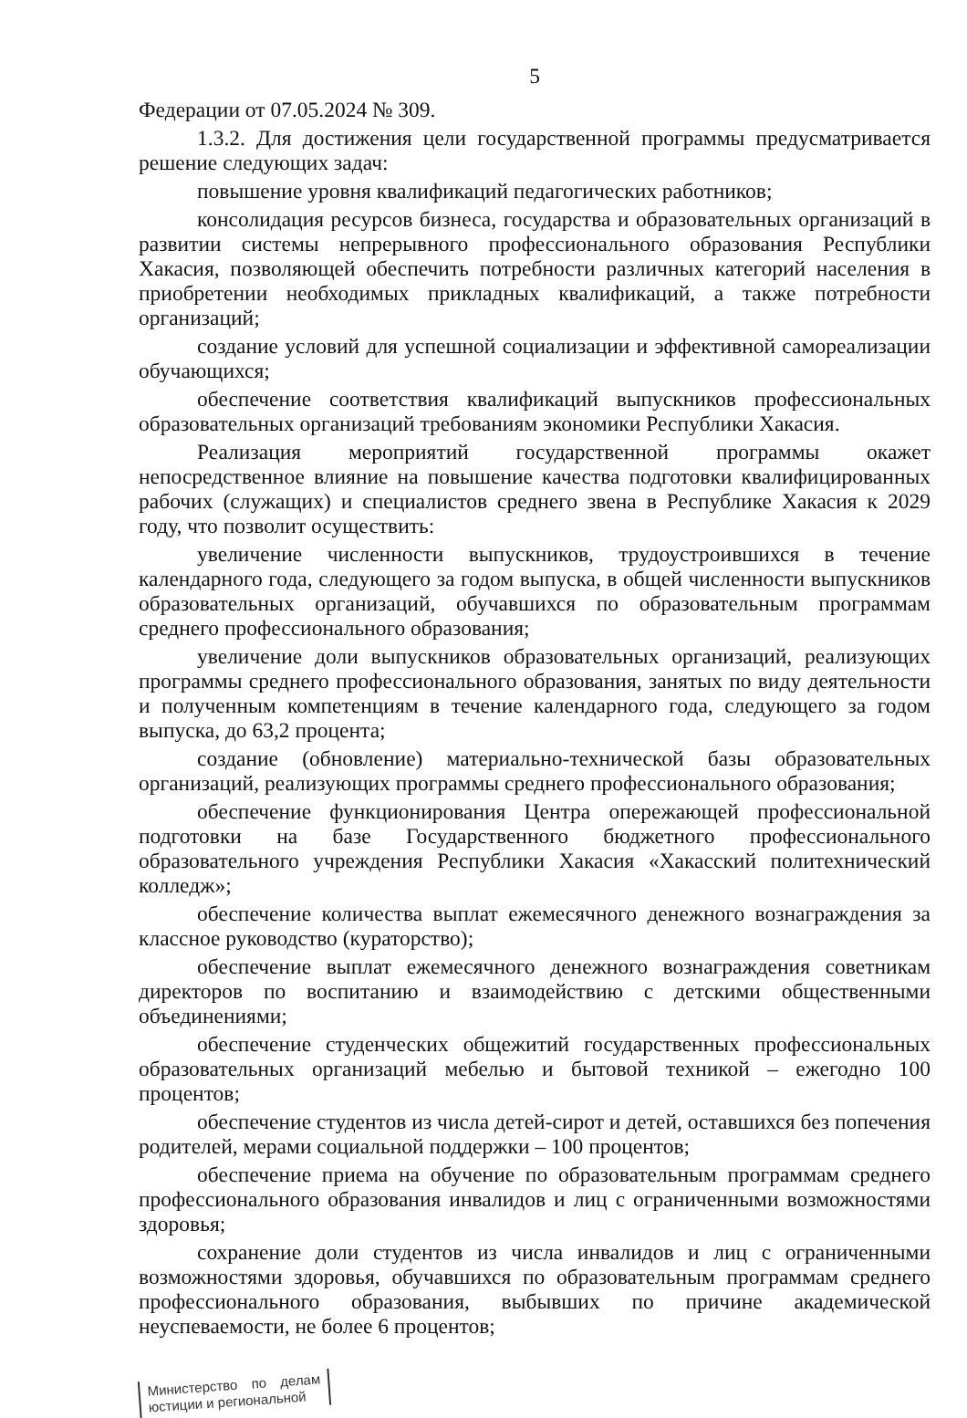5
Федерации от 07.05.2024 № 309.
1.3.2. Для достижения цели государственной программы предусматривается решение следующих задач:
повышение уровня квалификаций педагогических работников;
консолидация ресурсов бизнеса, государства и образовательных организаций в развитии системы непрерывного профессионального образования Республики Хакасия, позволяющей обеспечить потребности различных категорий населения в приобретении необходимых прикладных квалификаций, а также потребности организаций;
создание условий для успешной социализации и эффективной самореализации обучающихся;
обеспечение соответствия квалификаций выпускников профессиональных образовательных организаций требованиям экономики Республики Хакасия.
Реализация мероприятий государственной программы окажет непосредственное влияние на повышение качества подготовки квалифицированных рабочих (служащих) и специалистов среднего звена в Республике Хакасия к 2029 году, что позволит осуществить:
увеличение численности выпускников, трудоустроившихся в течение календарного года, следующего за годом выпуска, в общей численности выпускников образовательных организаций, обучавшихся по образовательным программам среднего профессионального образования;
увеличение доли выпускников образовательных организаций, реализующих программы среднего профессионального образования, занятых по виду деятельности и полученным компетенциям в течение календарного года, следующего за годом выпуска, до 63,2 процента;
создание (обновление) материально-технической базы образовательных организаций, реализующих программы среднего профессионального образования;
обеспечение функционирования Центра опережающей профессиональной подготовки на базе Государственного бюджетного профессионального образовательного учреждения Республики Хакасия «Хакасский политехнический колледж»;
обеспечение количества выплат ежемесячного денежного вознаграждения за классное руководство (кураторство);
обеспечение выплат ежемесячного денежного вознаграждения советникам директоров по воспитанию и взаимодействию с детскими общественными объединениями;
обеспечение студенческих общежитий государственных профессиональных образовательных организаций мебелью и бытовой техникой – ежегодно 100 процентов;
обеспечение студентов из числа детей-сирот и детей, оставшихся без попечения родителей, мерами социальной поддержки – 100 процентов;
обеспечение приема на обучение по образовательным программам среднего профессионального образования инвалидов и лиц с ограниченными возможностями здоровья;
сохранение доли студентов из числа инвалидов и лиц с ограниченными возможностями здоровья, обучавшихся по образовательным программам среднего профессионального образования, выбывших по причине академической неуспеваемости, не более 6 процентов;
Министерство по делам юстиции и региональной